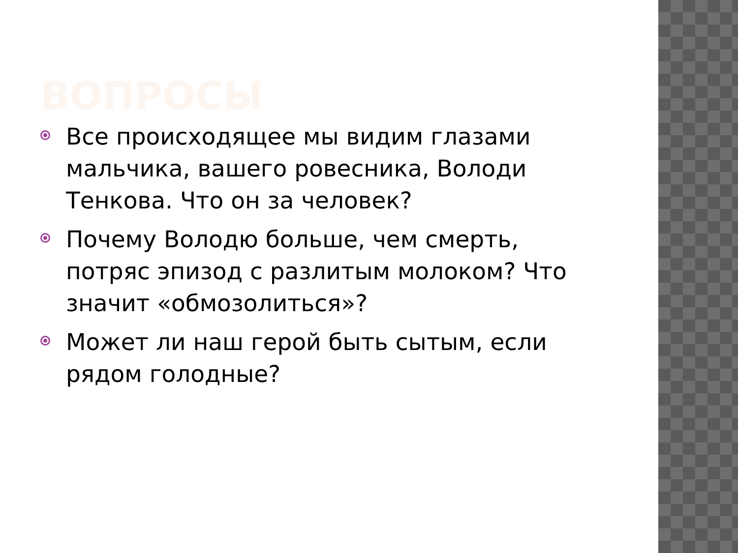ВОПРОСЫ
Все происходящее мы видим глазами мальчика, вашего ровесника, Володи Тенкова. Что он за человек?
Почему Володю больше, чем смерть, потряс эпизод с разлитым молоком? Что значит «обмозолиться»?
Может ли наш герой быть сытым, если рядом голодные?